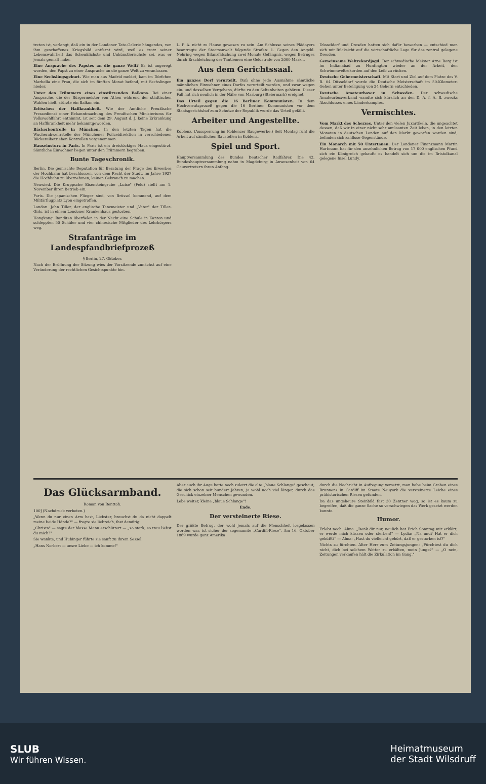treten ist, verlangt, daß ein in der Londoner Tate-Galerie hängendes, von ihm geschaffenes Kriegsbild entfernt wird, weil es trotz seiner Lebenswahrheit das Scheußlichste und Unkünstlerischste sei, was er jemals gemalt habe.
Eine Ansprache des Papstes an die ganze Welt? Es ist angeregt worden, den Papst zu einer Ansprache an die ganze Welt zu veranlassen.
Eine Sechslingsgeburt. Wie man aus Madrid meldet, kam im Dörfchen Marbella eine Frau, die sich im fünften Monat befand, mit Sechslingen nieder.
Unter den Trümmern eines einstürzenden Balkons. Bei einer Ansprache, die der Bürgermeister von Athen während der städtischen Wahlen hielt, stürzte ein Balkon ein.
Erlöschen der Haffkrankheit. Wie der Amtliche Preußische Pressedienst einer Bekanntmachung des Preußischen Ministeriums für Volkswohlfahrt entnimmt, ist seit dem 29. August d. J. keine Erkrankung an Haffkrankheit mehr bekanntgeworden.
Bäckerkontrolle in München. In den letzten Tagen hat die Wucherabwehrstelle der Münchener Polizeidirektion in verschiedenen Bäckereibetrieben Kontrollen vorgenommen.
Hauseinsturz in Paris. In Paris ist ein dreistöckiges Haus eingestürzt. Sämtliche Einwohner liegen unter den Trümmern begraben.
Bunte Tageschronik.
Berlin. Die gemischte Deputation für Beratung der Frage des Erwerbes der Hochbahn hat beschlossen, von dem Recht der Stadt, im Jahre 1927 die Hochbahn zu übernehmen, keinen Gebrauch zu machen.
Neuwied. Die Kruppsche Eisensteingrube „Luise" (Feld) stellt am 1. November ihren Betrieb ein.
Paris. Die japanischen Flieger sind, von Brüssel kommend, auf dem Militärflugplatz Lyon eingetroffen.
London. John Tiller, der englische Tanzmeister und „Vater" der Tiller-Girls, ist in einem Londoner Krankenhaus gestorben.
Hongkong. Banditen überfielen in der Nacht eine Schule in Kanton und schleppten 50 Schüler und vier chinesische Mitglieder des Lehrkörpers weg.
Strafanträge im Landespfandbriefprozeß
§ Berlin, 27. Oktober.
Nach der Eröffnung der Sitzung wies der Vorsitzende zunächst auf eine Veränderung der rechtlichen Gesichtspunkte hin.
L. P. A. nicht zu Hause gewesen zu sein. Am Schlusse seines Plädoyers beantragte der Staatsanwalt folgende Strafen: 1. Gegen den Angekl. Nehring wegen Bilanzfälschung zwei Monate Gefängnis, wegen Betruges durch Erschleichung der Tantiemen eine Geldstrafe von 2000 Mark...
Aus dem Gerichtssaal.
Ein ganzes Dorf verurteilt. Daß ohne jede Ausnahme sämtliche männlichen Einwohner eines Dorfes verurteilt werden, und zwar wegen ein- und desselben Vergehens, dürfte zu den Seltenheiten gehören. Dieser Fall hat sich neulich in der Nähe von Marburg (Steiermark) ereignet.
Das Urteil gegen die 16 Berliner Kommunisten. In dem Hochverratsprozeß gegen die 16 Berliner Kommunisten vor dem Staatsgerichtshof zum Schutze der Republik wurde das Urteil gefällt.
Arbeiter und Angestellte.
Koblenz. (Aussperrung im Koblenzer Baugewerbe.) Seit Montag ruht die Arbeit auf sämtlichen Baustellen in Koblenz.
Spiel und Sport.
Hauptversammlung des Bundes Deutscher Radfahrer. Die 42. Bundeshauptversammlung nahm in Magdeburg in Anwesenheit von 64 Gauvertretern ihren Anfang.
Düsseldorf und Dresden hatten sich dafür beworben — entschied man sich mit Rücksicht auf die wirtschaftliche Lage für das zentral gelegene Dresden.
Gemeinsame Weltrekordjagd. Der schwedische Meister Arne Borg ist im Indianabad zu Huntington wieder an der Arbeit, den Schwimmweltrekorden auf den Leib zu rücken.
Deutsche Gehermeisterschaft. Mit Start und Ziel auf dem Platze des V. B. 04 Düsseldorf wurde die Deutsche Meisterschaft im 50-Kilometer-Gehen unter Beteiligung von 24 Gehern entschieden.
Deutsche Amateurboxer in Schweden. Der schwedische Amateurboxverband wandte sich kürzlich an den D. A. f. A. B. zwecks Abschlusses eines Länderkampfes.
Vermischtes.
Vom Markt des Scherzes. Unter den vielen Juxartikeln, die ungeachtet dessen, daß wir in einer nicht sehr amüsanten Zeit leben, in den letzten Monaten in deutschen Landen auf den Markt geworfen worden sind, befinden sich zahllose Gegenstände.
Ein Monarch mit 50 Untertanen. Der Londoner Finanzmann Martin Hartmann hat für den ansehnlichen Betrag von 17 000 englischen Pfund sich ein Königreich gekauft: es handelt sich um die im Bristolkanal gelegene Insel Lundy.
Das Glücksarmband.
Roman von Renttoh.
100] (Nachdruck verboten.)
„Wenn du nur einen Arm hast, Liebster, brauchst du da nicht doppelt meine beide Hände?" — fragte sie liebreich, fast demütig.
„Christa" — sagte der blasse Mann erschüttert — „so stark, so treu liebst du mich?"
Sie wankte, und Hubinger führte sie sanft zu ihrem Sessel.
„Hans Norbert — unsre Liebe — ich komme!"
Aber auch ihr Auge hatte noch zuletzt die alte „blaue Schlange" geschaut, die sich schon seit hundert Jahren, ja wohl noch viel länger, durch das Geschick einzelner Menschen gewunden.
Lebe weiter, kleine „blaue Schlange"!
Ende.
Der versteinerte Riese.
Der größte Betrug, der wohl jemals auf die Menschheit losgelassen worden war, ist sicher der sogenannte „Cardiff-Riese". Am 16. Oktober 1869 wurde ganz Amerika
durch die Nachricht in Aufregung versetzt, man habe beim Graben eines Brunnens in Cardiff im Staate Neuyork die versteinerte Leiche eines prähistorischen Riesen gefunden.
Da das ungeheure Steinbild fast 30 Zentner wog, so ist es kaum zu begreifen, daß die ganze Sache so verschwiegen das Werk gesetzt werden konnte.
Humor.
Erlebt noch. Alma: „Denk dir nur, neulich hat Erich Sonntag mir erklärt, er werde mich küssen oder sterben!" — Lydia: „Na und? Hat er dich geküßt?" — Alma: „Hast du vielleicht gehört, daß er gestorben ist?"
Nichts zu fürchten. Alter Herr zum Zeitungsjungen: „Fürchtest du dich nicht, dich bei solchem Wetter zu erkälten, mein Junge?" — „O nein, Zeitungen verkaufen hält die Zirkulation im Gang."
SLUB
Wir führen Wissen.
Heimatmuseum
der Stadt Wilsdruff